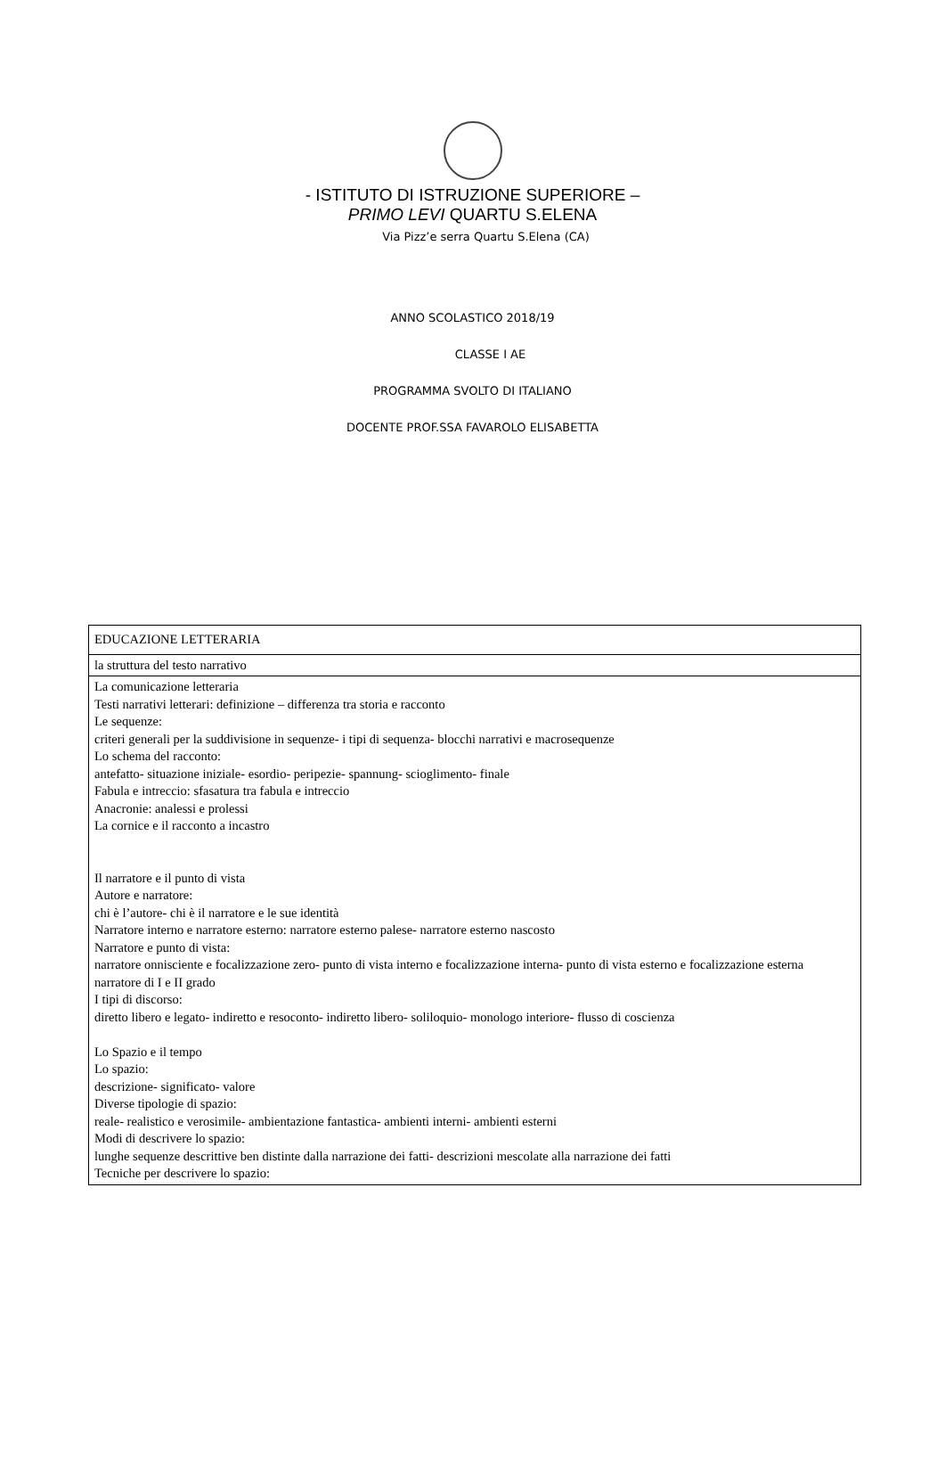- ISTITUTO DI ISTRUZIONE SUPERIORE –
PRIMO LEVI QUARTU S.ELENA
Via Pizz’e serra Quartu S.Elena (CA)
ANNO SCOLASTICO 2018/19
CLASSE I AE
PROGRAMMA SVOLTO DI ITALIANO
DOCENTE PROF.SSA FAVAROLO ELISABETTA
| EDUCAZIONE LETTERARIA |
| la struttura del testo narrativo |
| La comunicazione letteraria Testi narrativi letterari: definizione – differenza tra storia e racconto Le sequenze: criteri generali per la suddivisione in sequenze- i tipi di sequenza- blocchi narrativi e macrosequenze Lo schema del racconto: antefatto- situazione iniziale- esordio- peripezie- spannung- scioglimento- finale Fabula e intreccio: sfasatura tra fabula e intreccio Anacronie: analessi e prolessi La cornice e il racconto a incastro Il narratore e il punto di vista Autore e narratore: chi è l’autore- chi è il narratore e le sue identità Narratore interno e narratore esterno: narratore esterno palese- narratore esterno nascosto Narratore e punto di vista: narratore onnisciente e focalizzazione zero- punto di vista interno e focalizzazione interna- punto di vista esterno e focalizzazione esterna narratore di I e II grado I tipi di discorso: diretto libero e legato- indiretto e resoconto- indiretto libero- soliloquio- monologo interiore- flusso di coscienza Lo Spazio e il tempo Lo spazio: descrizione- significato- valore Diverse tipologie di spazio: reale- realistico e verosimile- ambientazione fantastica- ambienti interni- ambienti esterni Modi di descrivere lo spazio: lunghe sequenze descrittive ben distinte dalla narrazione dei fatti- descrizioni mescolate alla narrazione dei fatti Tecniche per descrivere lo spazio: |